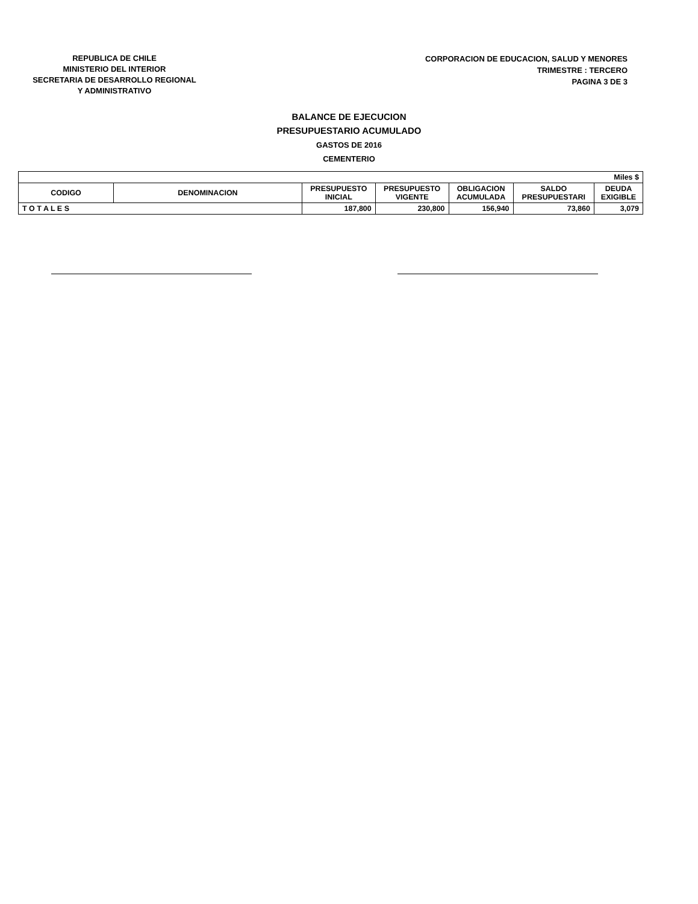REPUBLICA DE CHILE
MINISTERIO DEL INTERIOR
SECRETARIA DE DESARROLLO REGIONAL
Y ADMINISTRATIVO
CORPORACION DE EDUCACION, SALUD Y MENORES
TRIMESTRE : TERCERO
PAGINA 3 DE 3
BALANCE DE EJECUCION
PRESUPUESTARIO ACUMULADO
GASTOS DE 2016
CEMENTERIO
| Miles $ | | | | | | |
| CODIGO | DENOMINACION | PRESUPUESTO INICIAL | PRESUPUESTO VIGENTE | OBLIGACION ACUMULADA | SALDO PRESUPUESTARI | DEUDA EXIGIBLE |
| T O T A L E S | | 187,800 | 230,800 | 156,940 | 73,860 | 3,079 |